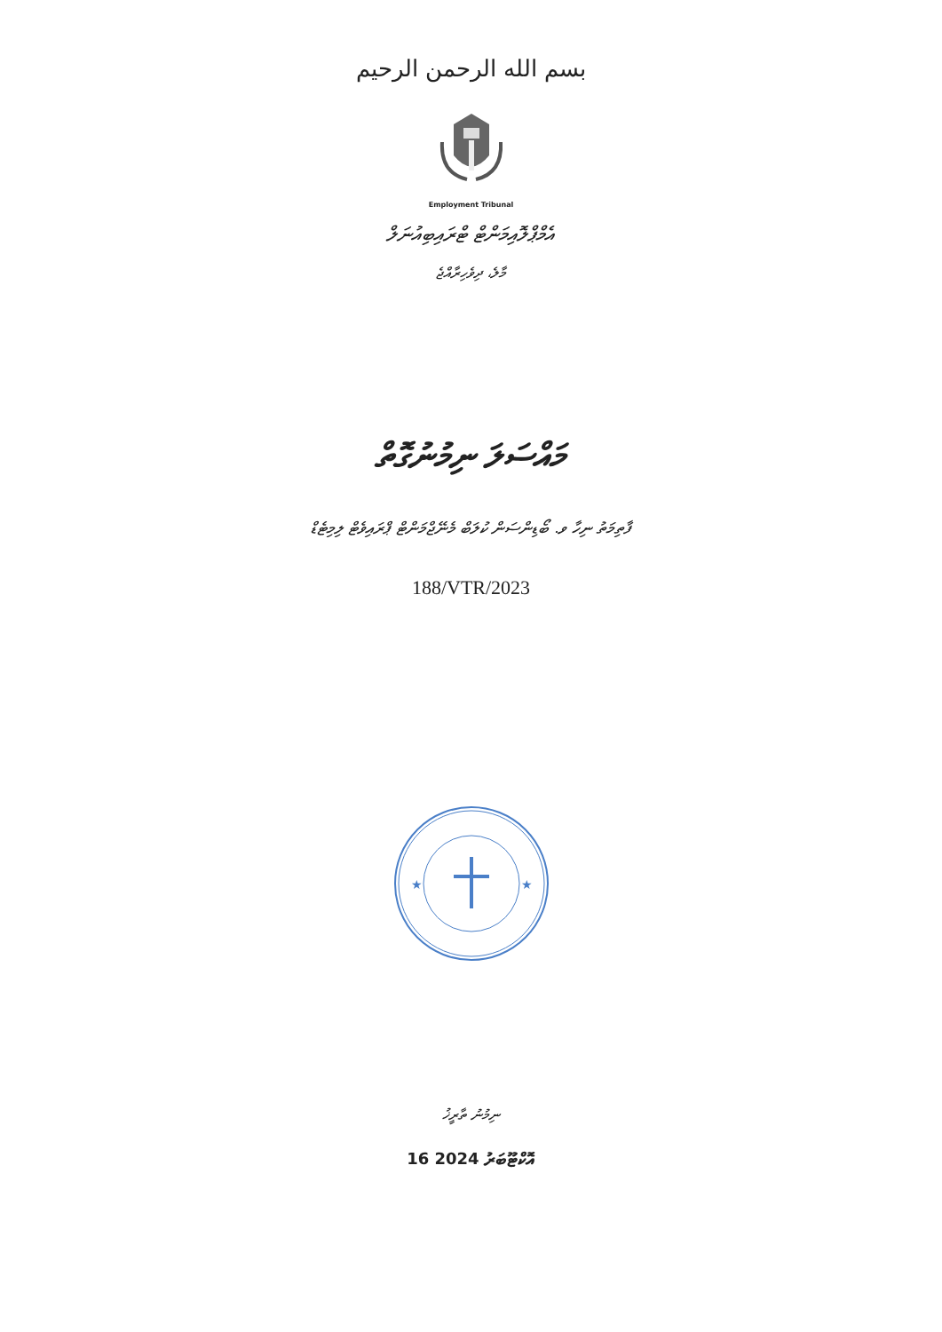بسم الله الرحمن الرحيم
Employment Tribunal
އެމްޕްލޮއިމަންޓް ޓްރައިބިއުނަލް
މާލެ، ދިވެހިރާއްޖެ
މައްސަލަ ނިމުނުގޮތް
ފާތިމަތު ނިހާ ވ. ބޯޑިންސަން ކުލަބް މެނޭޖްމަންޓް ޕްރައިވެޓް ލިމިޓެޑް
188/VTR/2023
★
★
ނިމުނު ތާރީޚު
16 އޮކްޓޫބަރު 2024